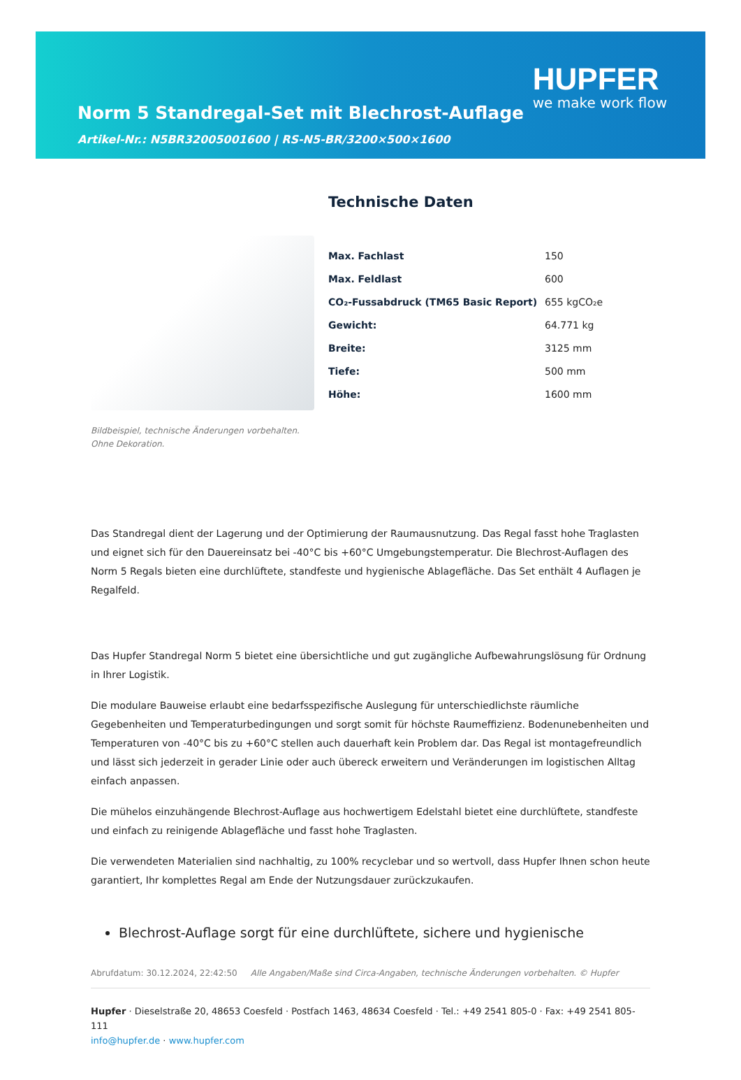Norm 5 Standregal-Set mit Blechrost-Auflage
Artikel-Nr.: N5BR32005001600 | RS-N5-BR/3200×500×1600
HUPFER
we make work flow
Bildbeispiel, technische Änderungen vorbehalten.
Ohne Dekoration.
Technische Daten
| Max. Fachlast | 150 |
| Max. Feldlast | 600 |
| CO₂-Fussabdruck (TM65 Basic Report) | 655 kgCO₂e |
| Gewicht: | 64.771 kg |
| Breite: | 3125 mm |
| Tiefe: | 500 mm |
| Höhe: | 1600 mm |
Das Standregal dient der Lagerung und der Optimierung der Raumausnutzung. Das Regal fasst hohe Traglasten und eignet sich für den Dauereinsatz bei -40°C bis +60°C Umgebungstemperatur. Die Blechrost-Auflagen des Norm 5 Regals bieten eine durchlüftete, standfeste und hygienische Ablagefläche. Das Set enthält 4 Auflagen je Regalfeld.
Das Hupfer Standregal Norm 5 bietet eine übersichtliche und gut zugängliche Aufbewahrungslösung für Ordnung in Ihrer Logistik.
Die modulare Bauweise erlaubt eine bedarfsspezifische Auslegung für unterschiedlichste räumliche Gegebenheiten und Temperaturbedingungen und sorgt somit für höchste Raumeffizienz. Bodenunebenheiten und Temperaturen von -40°C bis zu +60°C stellen auch dauerhaft kein Problem dar. Das Regal ist montagefreundlich und lässt sich jederzeit in gerader Linie oder auch übereck erweitern und Veränderungen im logistischen Alltag einfach anpassen.
Die mühelos einzuhängende Blechrost-Auflage aus hochwertigem Edelstahl bietet eine durchlüftete, standfeste und einfach zu reinigende Ablagefläche und fasst hohe Traglasten.
Die verwendeten Materialien sind nachhaltig, zu 100% recyclebar und so wertvoll, dass Hupfer Ihnen schon heute garantiert, Ihr komplettes Regal am Ende der Nutzungsdauer zurückzukaufen.
Blechrost-Auflage sorgt für eine durchlüftete, sichere und hygienische
Abrufdatum: 30.12.2024, 22:42:50 Alle Angaben/Maße sind Circa-Angaben, technische Änderungen vorbehalten. © Hupfer
Hupfer · Dieselstraße 20, 48653 Coesfeld · Postfach 1463, 48634 Coesfeld · Tel.: +49 2541 805-0 · Fax: +49 2541 805-111
info@hupfer.de · www.hupfer.com